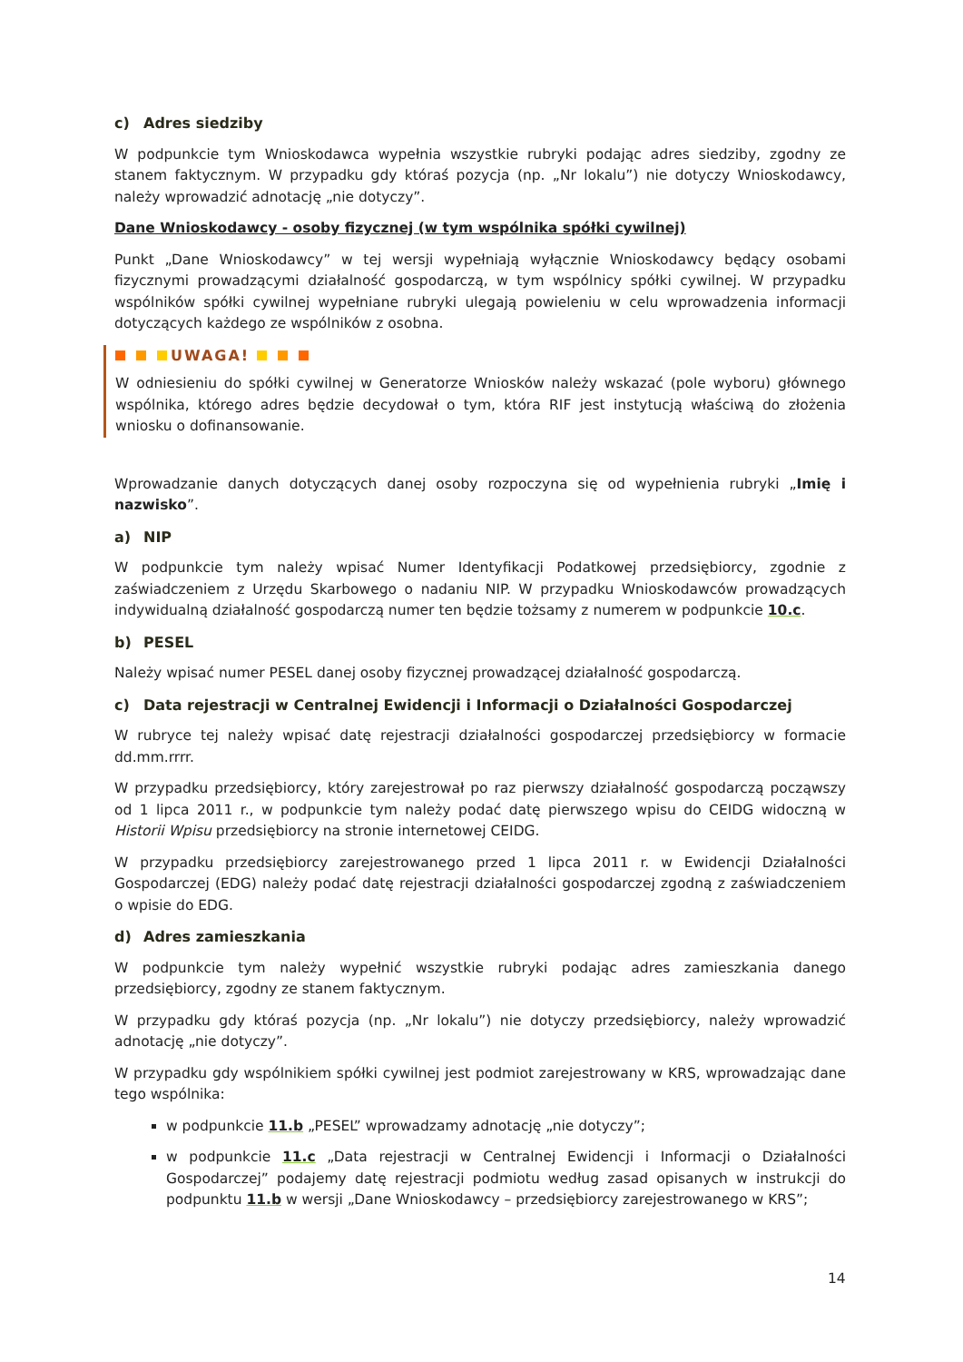c) Adres siedziby
W podpunkcie tym Wnioskodawca wypełnia wszystkie rubryki podając adres siedziby, zgodny ze stanem faktycznym. W przypadku gdy któraś pozycja (np. „Nr lokalu”) nie dotyczy Wnioskodawcy, należy wprowadzić adnotację „nie dotyczy”.
Dane Wnioskodawcy - osoby fizycznej (w tym wspólnika spółki cywilnej)
Punkt „Dane Wnioskodawcy” w tej wersji wypełniają wyłącznie Wnioskodawcy będący osobami fizycznymi prowadzącymi działalność gospodarczą, w tym wspólnicy spółki cywilnej. W przypadku wspólników spółki cywilnej wypełniane rubryki ulegają powieleniu w celu wprowadzenia informacji dotyczących każdego ze wspólników z osobna.
UWAGA!
W odniesieniu do spółki cywilnej w Generatorze Wniosków należy wskazać (pole wyboru) głównego wspólnika, którego adres będzie decydował o tym, która RIF jest instytucją właściwą do złożenia wniosku o dofinansowanie.
Wprowadzanie danych dotyczących danej osoby rozpoczyna się od wypełnienia rubryki „Imię i nazwisko”.
a) NIP
W podpunkcie tym należy wpisać Numer Identyfikacji Podatkowej przedsiębiorcy, zgodnie z zaświadczeniem z Urzędu Skarbowego o nadaniu NIP. W przypadku Wnioskodawców prowadzących indywidualną działalność gospodarczą numer ten będzie tożsamy z numerem w podpunkcie 10.c.
b) PESEL
Należy wpisać numer PESEL danej osoby fizycznej prowadzącej działalność gospodarczą.
c) Data rejestracji w Centralnej Ewidencji i Informacji o Działalności Gospodarczej
W rubryce tej należy wpisać datę rejestracji działalności gospodarczej przedsiębiorcy w formacie dd.mm.rrrr.
W przypadku przedsiębiorcy, który zarejestrował po raz pierwszy działalność gospodarczą począwszy od 1 lipca 2011 r., w podpunkcie tym należy podać datę pierwszego wpisu do CEIDG widoczną w Historii Wpisu przedsiębiorcy na stronie internetowej CEIDG.
W przypadku przedsiębiorcy zarejestrowanego przed 1 lipca 2011 r. w Ewidencji Działalności Gospodarczej (EDG) należy podać datę rejestracji działalności gospodarczej zgodną z zaświadczeniem o wpisie do EDG.
d) Adres zamieszkania
W podpunkcie tym należy wypełnić wszystkie rubryki podając adres zamieszkania danego przedsiębiorcy, zgodny ze stanem faktycznym.
W przypadku gdy któraś pozycja (np. „Nr lokalu”) nie dotyczy przedsiębiorcy, należy wprowadzić adnotację „nie dotyczy”.
W przypadku gdy wspólnikiem spółki cywilnej jest podmiot zarejestrowany w KRS, wprowadzając dane tego wspólnika:
w podpunkcie 11.b „PESEL” wprowadzamy adnotację „nie dotyczy”;
w podpunkcie 11.c „Data rejestracji w Centralnej Ewidencji i Informacji o Działalności Gospodarczej” podajemy datę rejestracji podmiotu według zasad opisanych w instrukcji do podpunktu 11.b w wersji „Dane Wnioskodawcy – przedsiębiorcy zarejestrowanego w KRS”;
14